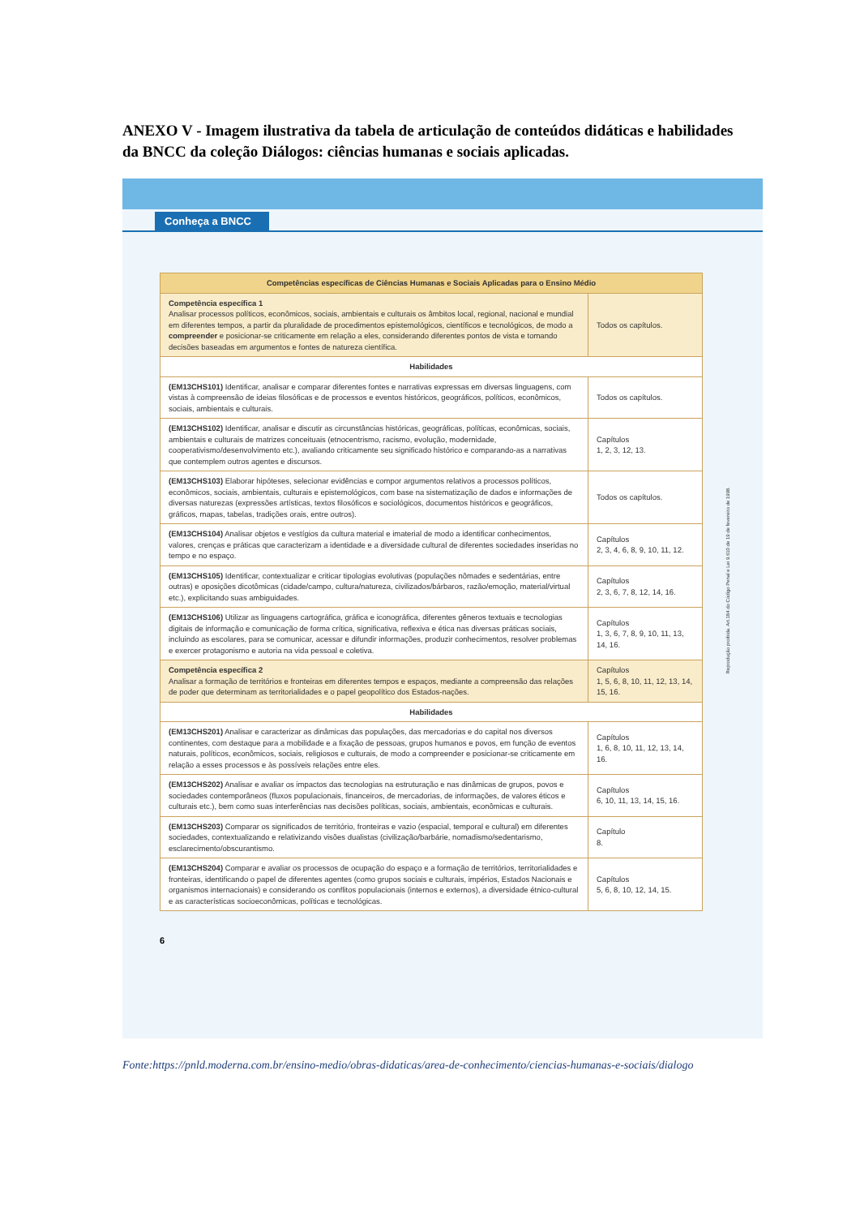ANEXO V - Imagem ilustrativa da tabela de articulação de conteúdos didáticas e habilidades da BNCC da coleção Diálogos: ciências humanas e sociais aplicadas.
Conheça a BNCC
| Competências específicas de Ciências Humanas e Sociais Aplicadas para o Ensino Médio | |
| --- | --- |
| Competência específica 1 Analisar processos políticos, econômicos, sociais, ambientais e culturais os âmbitos local, regional, nacional e mundial em diferentes tempos, a partir da pluralidade de procedimentos epistemológicos, científicos e tecnológicos, de modo a compreender e posicionar-se criticamente em relação a eles, considerando diferentes pontos de vista e tomando decisões baseadas em argumentos e fontes de natureza científica. | Todos os capítulos. |
| Habilidades | |
| (EM13CHS101) Identificar, analisar e comparar diferentes fontes e narrativas expressas em diversas linguagens, com vistas à compreensão de ideias filosóficas e de processos e eventos históricos, geográficos, políticos, econômicos, sociais, ambientais e culturais. | Todos os capítulos. |
| (EM13CHS102) Identificar, analisar e discutir as circunstâncias históricas, geográficas, políticas, econômicas, sociais, ambientais e culturais de matrizes conceituais (etnocentrismo, racismo, evolução, modernidade, cooperativismo/desenvolvimento etc.), avaliando criticamente seu significado histórico e comparando-as a narrativas que contemplem outros agentes e discursos. | Capítulos 1, 2, 3, 12, 13. |
| (EM13CHS103) Elaborar hipóteses, selecionar evidências e compor argumentos relativos a processos políticos, econômicos, sociais, ambientais, culturais e epistemológicos, com base na sistematização de dados e informações de diversas naturezas (expressões artísticas, textos filosóficos e sociológicos, documentos históricos e geográficos, gráficos, mapas, tabelas, tradições orais, entre outros). | Todos os capítulos. |
| (EM13CHS104) Analisar objetos e vestígios da cultura material e imaterial de modo a identificar conhecimentos, valores, crenças e práticas que caracterizam a identidade e a diversidade cultural de diferentes sociedades inseridas no tempo e no espaço. | Capítulos 2, 3, 4, 6, 8, 9, 10, 11, 12. |
| (EM13CHS105) Identificar, contextualizar e criticar tipologias evolutivas (populações nômades e sedentárias, entre outras) e oposições dicotômicas (cidade/campo, cultura/natureza, civilizados/bárbaros, razão/emoção, material/virtual etc.), explicitando suas ambiguidades. | Capítulos 2, 3, 6, 7, 8, 12, 14, 16. |
| (EM13CHS106) Utilizar as linguagens cartográfica, gráfica e iconográfica, diferentes gêneros textuais e tecnologias digitais de informação e comunicação de forma crítica, significativa, reflexiva e ética nas diversas práticas sociais, incluindo as escolares, para se comunicar, acessar e difundir informações, produzir conhecimentos, resolver problemas e exercer protagonismo e autoria na vida pessoal e coletiva. | Capítulos 1, 3, 6, 7, 8, 9, 10, 11, 13, 14, 16. |
| Competência específica 2 Analisar a formação de territórios e fronteiras em diferentes tempos e espaços, mediante a compreensão das relações de poder que determinam as territorialidades e o papel geopolítico dos Estados-nações. | Capítulos 1, 5, 6, 8, 10, 11, 12, 13, 14, 15, 16. |
| Habilidades | |
| (EM13CHS201) Analisar e caracterizar as dinâmicas das populações, das mercadorias e do capital nos diversos continentes, com destaque para a mobilidade e a fixação de pessoas, grupos humanos e povos, em função de eventos naturais, políticos, econômicos, sociais, religiosos e culturais, de modo a compreender e posicionar-se criticamente em relação a esses processos e às possíveis relações entre eles. | Capítulos 1, 6, 8, 10, 11, 12, 13, 14, 16. |
| (EM13CHS202) Analisar e avaliar os impactos das tecnologias na estruturação e nas dinâmicas de grupos, povos e sociedades contemporâneos (fluxos populacionais, financeiros, de mercadorias, de informações, de valores éticos e culturais etc.), bem como suas interferências nas decisões políticas, sociais, ambientais, econômicas e culturais. | Capítulos 6, 10, 11, 13, 14, 15, 16. |
| (EM13CHS203) Comparar os significados de território, fronteiras e vazio (espacial, temporal e cultural) em diferentes sociedades, contextualizando e relativizando visões dualistas (civilização/barbárie, nomadismo/sedentarismo, esclarecimento/obscurantismo. | Capítulo 8. |
| (EM13CHS204) Comparar e avaliar os processos de ocupação do espaço e a formação de territórios, territorialidades e fronteiras, identificando o papel de diferentes agentes (como grupos sociais e culturais, impérios, Estados Nacionais e organismos internacionais) e considerando os conflitos populacionais (internos e externos), a diversidade étnico-cultural e as características socioeconômicas, políticas e tecnológicas. | Capítulos 5, 6, 8, 10, 12, 14, 15. |
6
Reprodução proibida. Art.184 do Código Penal e Lei 9.610 de 19 de fevereiro de 1998.
Fonte:https://pnld.moderna.com.br/ensino-medio/obras-didaticas/area-de-conhecimento/ciencias-humanas-e-sociais/dialogo